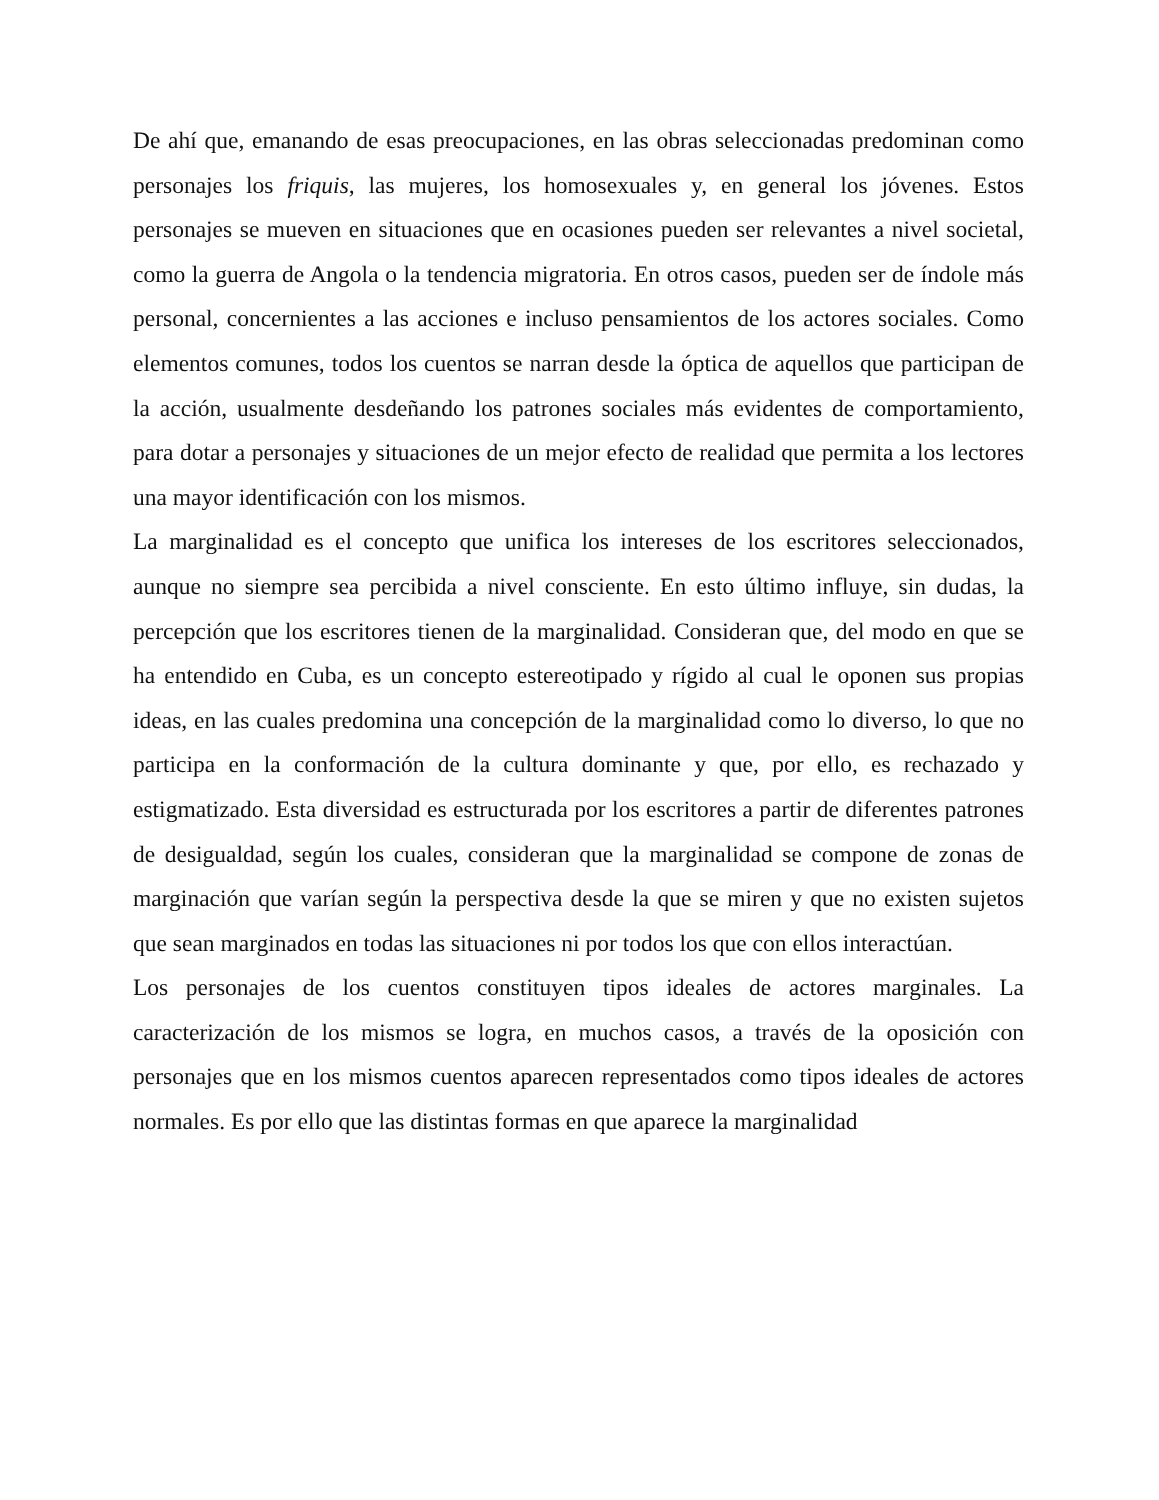De ahí que, emanando de esas preocupaciones, en las obras seleccionadas predominan como personajes los friquis, las mujeres, los homosexuales y, en general los jóvenes. Estos personajes se mueven en situaciones que en ocasiones pueden ser relevantes a nivel societal, como la guerra de Angola o la tendencia migratoria. En otros casos, pueden ser de índole más personal, concernientes a las acciones e incluso pensamientos de los actores sociales. Como elementos comunes, todos los cuentos se narran desde la óptica de aquellos que participan de la acción, usualmente desdeñando los patrones sociales más evidentes de comportamiento, para dotar a personajes y situaciones de un mejor efecto de realidad que permita a los lectores una mayor identificación con los mismos.
La marginalidad es el concepto que unifica los intereses de los escritores seleccionados, aunque no siempre sea percibida a nivel consciente. En esto último influye, sin dudas, la percepción que los escritores tienen de la marginalidad. Consideran que, del modo en que se ha entendido en Cuba, es un concepto estereotipado y rígido al cual le oponen sus propias ideas, en las cuales predomina una concepción de la marginalidad como lo diverso, lo que no participa en la conformación de la cultura dominante y que, por ello, es rechazado y estigmatizado. Esta diversidad es estructurada por los escritores a partir de diferentes patrones de desigualdad, según los cuales, consideran que la marginalidad se compone de zonas de marginación que varían según la perspectiva desde la que se miren y que no existen sujetos que sean marginados en todas las situaciones ni por todos los que con ellos interactúan.
Los personajes de los cuentos constituyen tipos ideales de actores marginales. La caracterización de los mismos se logra, en muchos casos, a través de la oposición con personajes que en los mismos cuentos aparecen representados como tipos ideales de actores normales. Es por ello que las distintas formas en que aparece la marginalidad